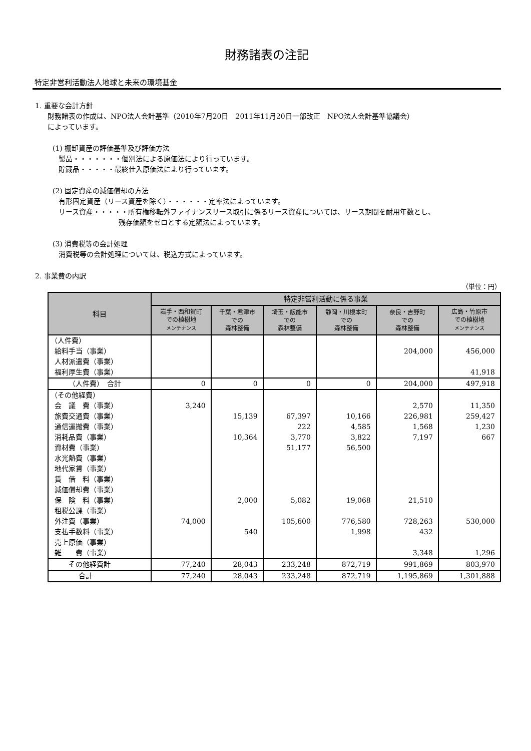財務諸表の注記
特定非営利活動法人地球と未来の環境基金
1. 重要な会計方針
財務諸表の作成は、NPO法人会計基準（2010年7月20日　2011年11月20日一部改正　NPO法人会計基準協議会）
によっています。
(1) 棚卸資産の評価基準及び評価方法
製品・・・・・・・個別法による原価法により行っています。
貯蔵品・・・・・最終仕入原価法により行っています。
(2) 固定資産の減価償却の方法
有形固定資産（リース資産を除く）・・・・・・定率法によっています。
リース資産・・・・・所有権移転外ファイナンスリース取引に係るリース資産については、リース期間を耐用年数とし、
残存価額をゼロとする定額法によっています。
(3) 消費税等の会計処理
消費税等の会計処理については、税込方式によっています。
2. 事業費の内訳
（単位：円）
| 科目 | 特定非営利活動に係る事業 | | | | | |
| --- | --- | --- | --- | --- | --- | --- |
| | 岩手・西和賀町 での植樹地 メンテナンス | 千葉・君津市 での 森林整備 | 埼玉・飯能市 での 森林整備 | 静岡・川根本町 での 森林整備 | 奈良・吉野町 での 森林整備 | 広島・竹原市 での植樹地 メンテナンス |
| （人件費） | | | | | | |
| 給料手当（事業） | | | | | 204,000 | 456,000 |
| 人材派遣費（事業） | | | | | | |
| 福利厚生費（事業） | | | | | | 41,918 |
| （人件費） 合計 | 0 | 0 | 0 | 0 | 204,000 | 497,918 |
| （その他経費） | | | | | | |
| 会 議 費（事業） | 3,240 | | | | 2,570 | 11,350 |
| 旅費交通費（事業） | | 15,139 | 67,397 | 10,166 | 226,981 | 259,427 |
| 通信運搬費（事業） | | | 222 | 4,585 | 1,568 | 1,230 |
| 消耗品費（事業） | | 10,364 | 3,770 | 3,822 | 7,197 | 667 |
| 資材費（事業） | | | 51,177 | 56,500 | | |
| 水光熱費（事業） | | | | | | |
| 地代家賃（事業） | | | | | | |
| 賃 借 料（事業） | | | | | | |
| 減価償却費（事業） | | | | | | |
| 保 険 料（事業） | | 2,000 | 5,082 | 19,068 | 21,510 | |
| 租税公課（事業） | | | | | | |
| 外注費（事業） | 74,000 | | 105,600 | 776,580 | 728,263 | 530,000 |
| 支払手数料（事業） | | 540 | | 1,998 | 432 | |
| 売上原価（事業） | | | | | | |
| 雑 費（事業） | | | | | 3,348 | 1,296 |
| その他経費計 | 77,240 | 28,043 | 233,248 | 872,719 | 991,869 | 803,970 |
| 合計 | 77,240 | 28,043 | 233,248 | 872,719 | 1,195,869 | 1,301,888 |